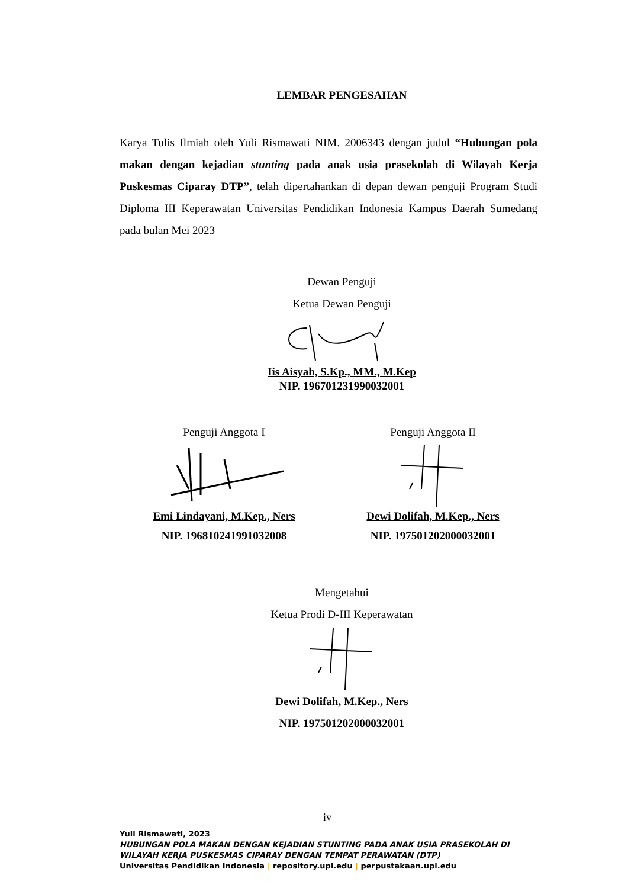LEMBAR PENGESAHAN
Karya Tulis Ilmiah oleh Yuli Rismawati NIM. 2006343 dengan judul “Hubungan pola makan dengan kejadian stunting pada anak usia prasekolah di Wilayah Kerja Puskesmas Ciparay DTP”, telah dipertahankan di depan dewan penguji Program Studi Diploma III Keperawatan Universitas Pendidikan Indonesia Kampus Daerah Sumedang pada bulan Mei 2023
Dewan Penguji
Ketua Dewan Penguji
Iis Aisyah, S.Kp., MM., M.Kep
NIP. 196701231990032001
Penguji Anggota I
Emi Lindayani, M.Kep., Ners
NIP. 196810241991032008
Penguji Anggota II
Dewi Dolifah, M.Kep., Ners
NIP. 197501202000032001
Mengetahui
Ketua Prodi D-III Keperawatan
Dewi Dolifah, M.Kep., Ners
NIP. 197501202000032001
iv
Yuli Rismawati, 2023
HUBUNGAN POLA MAKAN DENGAN KEJADIAN STUNTING PADA ANAK USIA PRASEKOLAH DI WILAYAH KERJA PUSKESMAS CIPARAY DENGAN TEMPAT PERAWATAN (DTP)
Universitas Pendidikan Indonesia | repository.upi.edu | perpustakaan.upi.edu